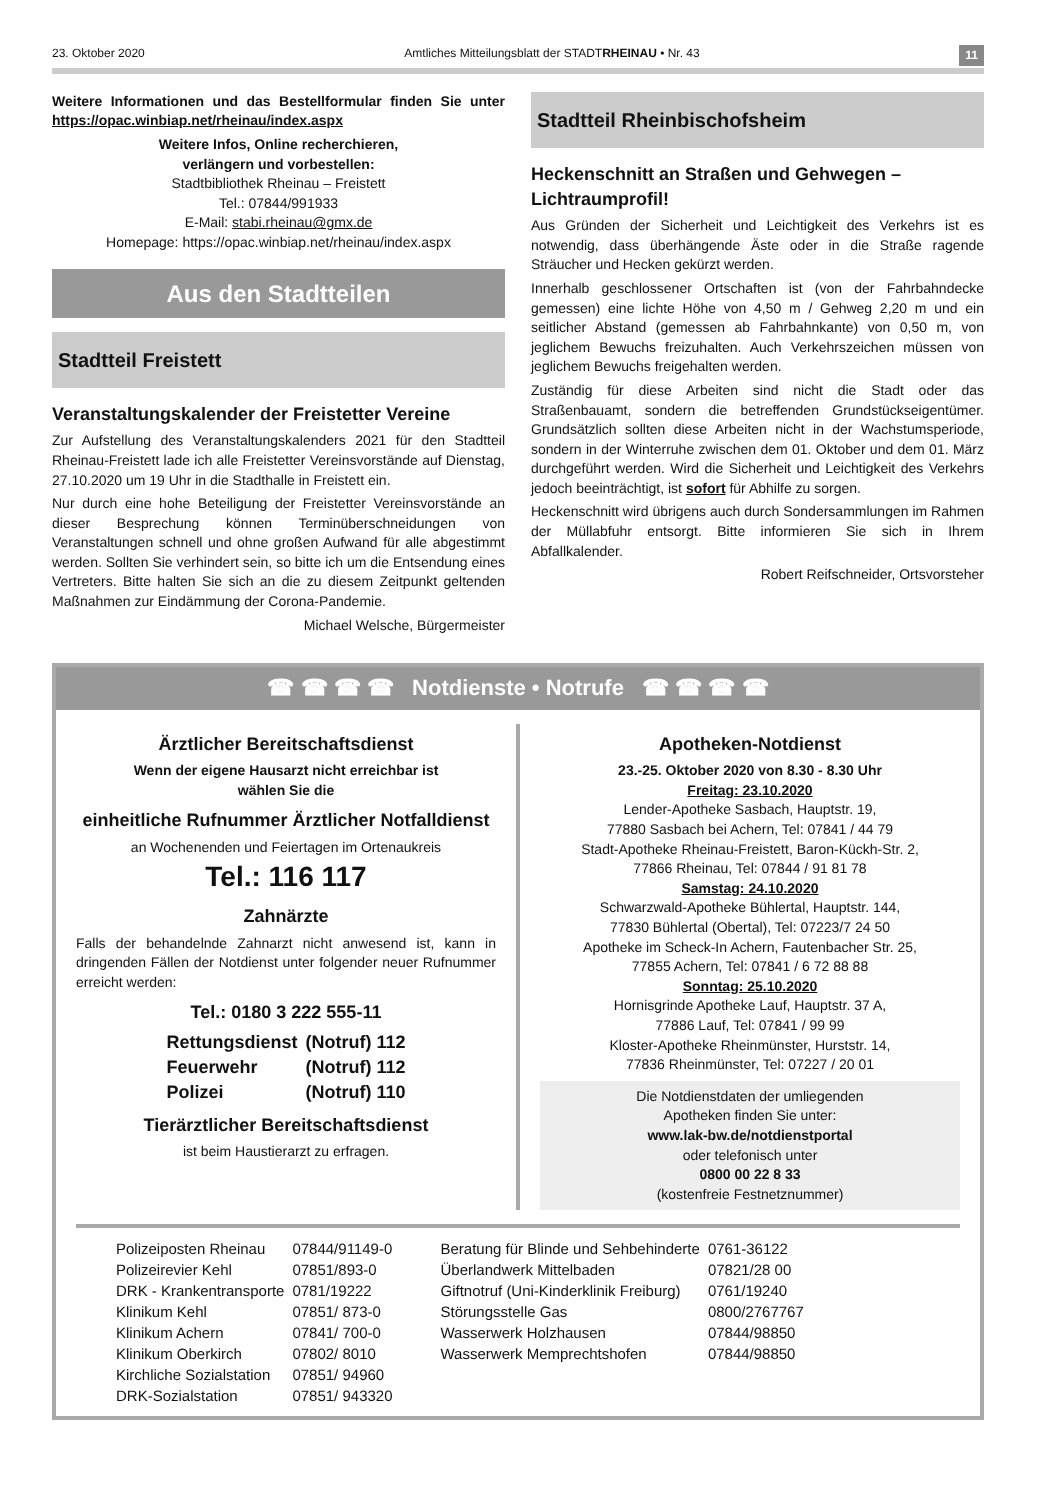23. Oktober 2020 Amtliches Mitteilungsblatt der STADTRHEINAU • Nr. 43 11
Weitere Informationen und das Bestellformular finden Sie unter https://opac.winbiap.net/rheinau/index.aspx
Weitere Infos, Online recherchieren,
verlängern und vorbestellen:
Stadtbibliothek Rheinau – Freistett
Tel.: 07844/991933
E-Mail: stabi.rheinau@gmx.de
Homepage: https://opac.winbiap.net/rheinau/index.aspx
Aus den Stadtteilen
Stadtteil Freistett
Veranstaltungskalender der Freistetter Vereine
Zur Aufstellung des Veranstaltungskalenders 2021 für den Stadtteil Rheinau-Freistett lade ich alle Freistetter Vereinsvorstände auf Dienstag, 27.10.2020 um 19 Uhr in die Stadthalle in Freistett ein.
Nur durch eine hohe Beteiligung der Freistetter Vereinsvorstände an dieser Besprechung können Terminüberschneidungen von Veranstaltungen schnell und ohne großen Aufwand für alle abgestimmt werden. Sollten Sie verhindert sein, so bitte ich um die Entsendung eines Vertreters. Bitte halten Sie sich an die zu diesem Zeitpunkt geltenden Maßnahmen zur Eindämmung der Corona-Pandemie.
Michael Welsche, Bürgermeister
Stadtteil Rheinbischofsheim
Heckenschnitt an Straßen und Gehwegen – Lichtraumprofil!
Aus Gründen der Sicherheit und Leichtigkeit des Verkehrs ist es notwendig, dass überhängende Äste oder in die Straße ragende Sträucher und Hecken gekürzt werden.
Innerhalb geschlossener Ortschaften ist (von der Fahrbahndecke gemessen) eine lichte Höhe von 4,50 m / Gehweg 2,20 m und ein seitlicher Abstand (gemessen ab Fahrbahnkante) von 0,50 m, von jeglichem Bewuchs freizuhalten. Auch Verkehrszeichen müssen von jeglichem Bewuchs freigehalten werden.
Zuständig für diese Arbeiten sind nicht die Stadt oder das Straßenbauamt, sondern die betreffenden Grundstückseigentümer. Grundsätzlich sollten diese Arbeiten nicht in der Wachstumsperiode, sondern in der Winterruhe zwischen dem 01. Oktober und dem 01. März durchgeführt werden. Wird die Sicherheit und Leichtigkeit des Verkehrs jedoch beeinträchtigt, ist sofort für Abhilfe zu sorgen.
Heckenschnitt wird übrigens auch durch Sondersammlungen im Rahmen der Müllabfuhr entsorgt. Bitte informieren Sie sich in Ihrem Abfallkalender.
Robert Reifschneider, Ortsvorsteher
☎ ☎ ☎ ☎ Notdienste • Notrufe ☎ ☎ ☎ ☎
Ärztlicher Bereitschaftsdienst
Wenn der eigene Hausarzt nicht erreichbar ist
wählen Sie die
einheitliche Rufnummer Ärztlicher Notfalldienst
an Wochenenden und Feiertagen im Ortenaukreis
Tel.: 116 117
Zahnärzte
Falls der behandelnde Zahnarzt nicht anwesend ist, kann in dringenden Fällen der Notdienst unter folgender neuer Rufnummer erreicht werden:
Tel.: 0180 3 222 555-11
| Rettungsdienst | (Notruf) 112 |
| Feuerwehr | (Notruf) 112 |
| Polizei | (Notruf) 110 |
Tierärztlicher Bereitschaftsdienst
ist beim Haustierarzt zu erfragen.
Apotheken-Notdienst
23.-25. Oktober 2020 von 8.30 - 8.30 Uhr
Freitag: 23.10.2020
Lender-Apotheke Sasbach, Hauptstr. 19,
77880 Sasbach bei Achern, Tel: 07841 / 44 79
Stadt-Apotheke Rheinau-Freistett, Baron-Kückh-Str. 2,
77866 Rheinau, Tel: 07844 / 91 81 78
Samstag: 24.10.2020
Schwarzwald-Apotheke Bühlertal, Hauptstr. 144,
77830 Bühlertal (Obertal), Tel: 07223/7 24 50
Apotheke im Scheck-In Achern, Fautenbacher Str. 25,
77855 Achern, Tel: 07841 / 6 72 88 88
Sonntag: 25.10.2020
Hornisgrinde Apotheke Lauf, Hauptstr. 37 A,
77886 Lauf, Tel: 07841 / 99 99
Kloster-Apotheke Rheinmünster, Hurststr. 14,
77836 Rheinmünster, Tel: 07227 / 20 01
Die Notdienstdaten der umliegenden
Apotheken finden Sie unter:
www.lak-bw.de/notdienstportal
oder telefonisch unter
0800 00 22 8 33
(kostenfreie Festnetznummer)
| Polizeiposten Rheinau | 07844/91149-0 |
| Polizeirevier Kehl | 07851/893-0 |
| DRK - Krankentransporte | 0781/19222 |
| Klinikum Kehl | 07851/ 873-0 |
| Klinikum Achern | 07841/ 700-0 |
| Klinikum Oberkirch | 07802/ 8010 |
| Kirchliche Sozialstation | 07851/ 94960 |
| DRK-Sozialstation | 07851/ 943320 |
| Beratung für Blinde und Sehbehinderte | 0761-36122 |
| Überlandwerk Mittelbaden | 07821/28 00 |
| Giftnotruf (Uni-Kinderklinik Freiburg) | 0761/19240 |
| Störungsstelle Gas | 0800/2767767 |
| Wasserwerk Holzhausen | 07844/98850 |
| Wasserwerk Memprechtshofen | 07844/98850 |